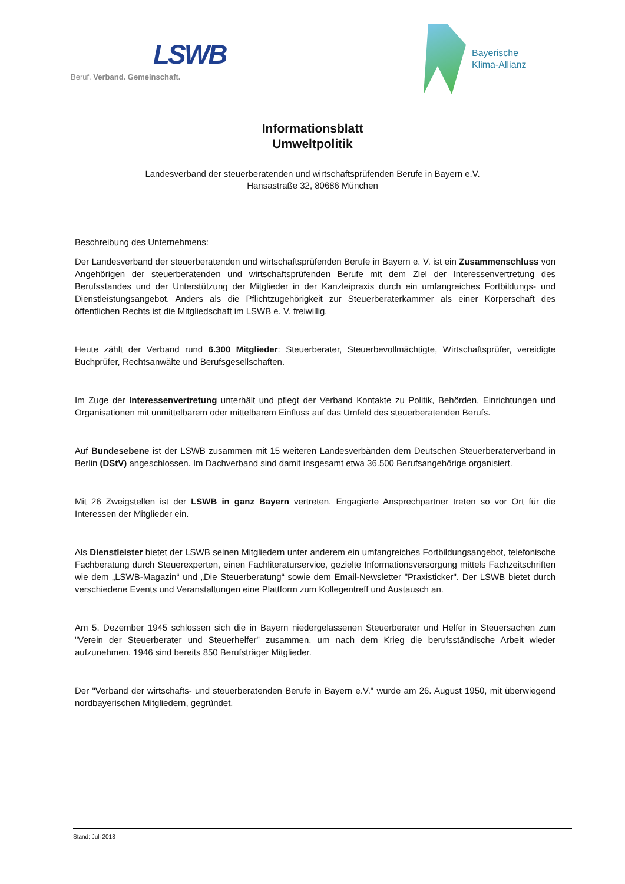LSWB
Beruf. Verband. Gemeinschaft.
Bayerische
Klima-Allianz
Informationsblatt
Umweltpolitik
Landesverband der steuerberatenden und wirtschaftsprüfenden Berufe in Bayern e.V.
Hansastraße 32, 80686 München
Beschreibung des Unternehmens:
Der Landesverband der steuerberatenden und wirtschaftsprüfenden Berufe in Bayern e. V. ist ein Zusammenschluss von Angehörigen der steuerberatenden und wirtschaftsprüfenden Berufe mit dem Ziel der Interessenvertretung des Berufsstandes und der Unterstützung der Mitglieder in der Kanzleipraxis durch ein umfangreiches Fortbildungs- und Dienstleistungsangebot. Anders als die Pflichtzugehörigkeit zur Steuerberaterkammer als einer Körperschaft des öffentlichen Rechts ist die Mitgliedschaft im LSWB e. V. freiwillig.
Heute zählt der Verband rund 6.300 Mitglieder: Steuerberater, Steuerbevollmächtigte, Wirtschaftsprüfer, vereidigte Buchprüfer, Rechtsanwälte und Berufsgesellschaften.
Im Zuge der Interessenvertretung unterhält und pflegt der Verband Kontakte zu Politik, Behörden, Einrichtungen und Organisationen mit unmittelbarem oder mittelbarem Einfluss auf das Umfeld des steuerberatenden Berufs.
Auf Bundesebene ist der LSWB zusammen mit 15 weiteren Landesverbänden dem Deutschen Steuerberaterverband in Berlin (DStV) angeschlossen. Im Dachverband sind damit insgesamt etwa 36.500 Berufsangehörige organisiert.
Mit 26 Zweigstellen ist der LSWB in ganz Bayern vertreten. Engagierte Ansprechpartner treten so vor Ort für die Interessen der Mitglieder ein.
Als Dienstleister bietet der LSWB seinen Mitgliedern unter anderem ein umfangreiches Fortbildungsangebot, telefonische Fachberatung durch Steuerexperten, einen Fachliteraturservice, gezielte Informationsversorgung mittels Fachzeitschriften wie dem „LSWB-Magazin“ und „Die Steuerberatung“ sowie dem Email-Newsletter "Praxisticker". Der LSWB bietet durch verschiedene Events und Veranstaltungen eine Plattform zum Kollegentreff und Austausch an.
Am 5. Dezember 1945 schlossen sich die in Bayern niedergelassenen Steuerberater und Helfer in Steuersachen zum "Verein der Steuerberater und Steuerhelfer" zusammen, um nach dem Krieg die berufsständische Arbeit wieder aufzunehmen. 1946 sind bereits 850 Berufsträger Mitglieder.
Der "Verband der wirtschafts- und steuerberatenden Berufe in Bayern e.V." wurde am 26. August 1950, mit überwiegend nordbayerischen Mitgliedern, gegründet.
Stand: Juli 2018